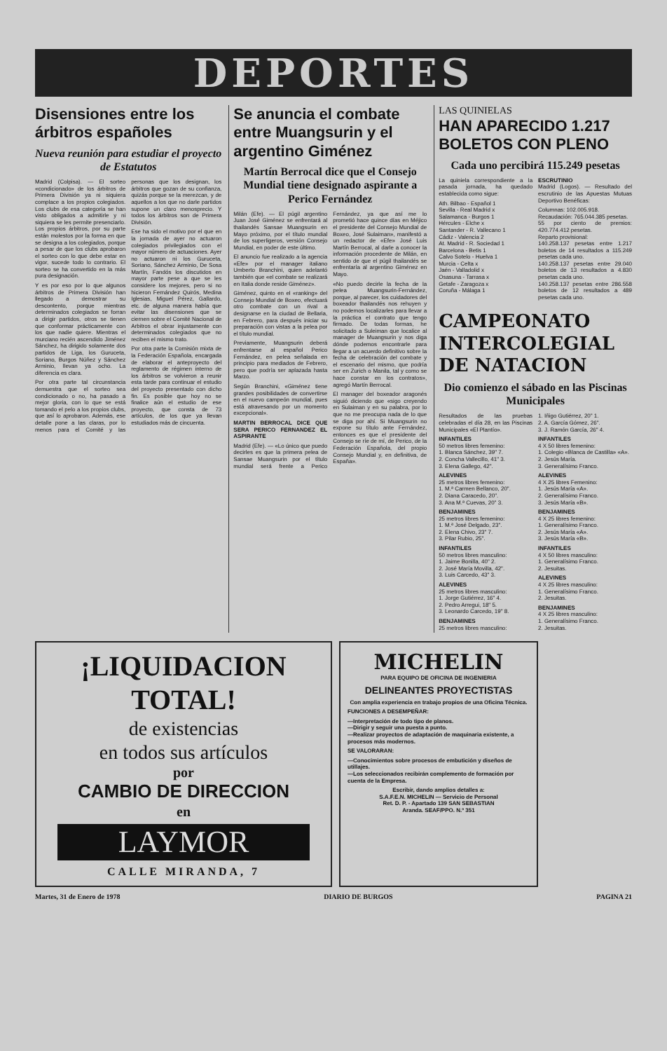DEPORTES
Disensiones entre los árbitros españoles
Nueva reunión para estudiar el proyecto de Estatutos
Madrid (Colpisa). — El sorteo «condicionado» de los árbitros de Primera División ya ni siquiera complace a los propios colegiados. Los clubs de esa categoría se han visto obligados a admitirle y ni siquiera se les permite presenciarlo. Los propios árbitros, por su parte están molestos por la forma en que se designa a los colegiados, porque a pesar de que los clubs aprobaron el sorteo con lo que debe estar en vigor, sucede todo lo contrario. El sorteo se ha convertido en la más pura designación.
Y es por eso por lo que algunos árbitros de Primera División han llegado a demostrar su descontento, porque mientras determinados colegiados se forran a dirigir partidos, otros se tienen que conformar prácticamente con los que nadie quiere. Mientras el murciano recién ascendido Jiménez Sánchez, ha dirigido solamente dos partidos de Liga, los Guruceta, Soriano, Burgos Núñez y Sánchez Arminio, llevan ya ocho. La diferencia es clara.
Por otra parte tal circunstancia demuestra que el sorteo sea condicionado o no, ha pasado a mejor gloria, con lo que se está tomando el pelo a los propios clubs, que así lo aprobaron. Además, ese detalle pone a las claras, por lo menos para el Comité y las personas que los designan, los árbitros que gozan de su confianza, quizás porque se la merezcan, y de aquellos a los que no darle partidos supone un claro menosprecio. Y todos los árbitros son de Primera División.
Ese ha sido el motivo por el que en la jornada de ayer no actuaron colegiados privilegiados con el mayor número de actuaciones. Ayer no actuaron ni los Guruceta, Soriano, Sánchez Arminio, De Sosa Martín, Fandós los discutidos en mayor parte pese a que se les considere los mejores, pero si no hicieron Fernández Quirós, Medina Iglesias, Miguel Pérez, Gallardo, etc. de alguna manera había que evitar las disensiones que se ciernen sobre el Comité Nacional de Arbitros el obrar injustamente con determinados colegiados que no reciben el mismo trato.
Por otra parte la Comisión mixta de la Federación Española, encargada de elaborar el anteproyecto del reglamento de régimen interno de los árbitros se volvieron a reunir esta tarde para continuar el estudio del proyecto presentado con dicho fin. Es posible que hoy no se finalice aún el estudio de ese proyecto, que consta de 73 artículos, de los que ya llevan estudiados más de cincuenta.
Se anuncia el combate entre Muangsurin y el argentino Giménez
Martín Berrocal dice que el Consejo Mundial tiene designado aspirante a Perico Fernández
Milán (Efe). — El púgil argentino Juan José Giménez se enfrentará al thailandés Sansae Muangsurin en Mayo próximo, por el título mundial de los superligeros, versión Consejo Mundial, en poder de este último.
El anuncio fue realizado a la agencia «Efe» por el manager italiano Umberto Branchini, quien adelantó también que «el combate se realizará en Italia donde reside Giménez».
Giménez, quinto en el «ranking» del Consejo Mundial de Boxeo, efectuará otro combate con un rival a designarse en la ciudad de Bellaria, en Febrero, para después iniciar su preparación con vistas a la pelea por el título mundial.
Previamente, Muangsurin deberá enfrentarse al español Perico Fernández, en pelea señalada en principio para mediados de Febrero, pero que podría ser aplazada hasta Marzo.
Según Branchini, «Giménez tiene grandes posibilidades de convertirse en el nuevo campeón mundial, pues está atravesando por un momento excepcional».
MARTIN BERROCAL DICE QUE SERA PERICO FERNANDEZ EL ASPIRANTE
Madrid (Efe). — «Lo único que puedo decirles es que la primera pelea de Sansae Muangsurin por el título mundial será frente a Perico Fernández, ya que así me lo prometió hace quince días en Méjico el presidente del Consejo Mundial de Boxeo, José Sulaiman», manifestó a un redactor de «Efe» José Luis Martín Berrocal, al darle a conocer la información procedente de Milán, en sentido de que el púgil thailandés se enfrentaría al argentino Giménez en Mayo.
«No puedo decirle la fecha de la pelea Muangsurin-Fernández, porque, al parecer, los cuidadores del boxeador thailandés nos rehuyen y no podemos localizarles para llevar a la práctica el contrato que tengo firmado. De todas formas, he solicitado a Suleiman que localice al manager de Muangsurin y nos diga dónde podemos encontrarle para llegar a un acuerdo definitivo sobre la fecha de celebración del combate y el escenario del mismo, que podría ser en Zurich o Manila, tal y como se hace constar en los contratos», agregó Martín Berrocal.
El manager del boxeador aragonés siguió diciendo que «sigo creyendo en Sulaiman y en su palabra, por lo que no me preocupa nada de lo que se diga por ahí. Si Muangsurin no expone su título ante Fernández, entonces es que el presidente del Consejo se ríe de mí, de Perico, de la Federación Española, del propio Consejo Mundial y, en definitiva, de España».
LAS QUINIELAS
HAN APARECIDO 1.217 BOLETOS CON PLENO
Cada uno percibirá 115.249 pesetas
La quiniela correspondiente a la pasada jornada, ha quedado establecida como sigue:
Ath. Bilbao - Español 1
Sevilla - Real Madrid x
Salamanca - Burgos 1
Hércules - Elche x
Santander - R. Vallecano 1
Cádiz - Valencia 2
At. Madrid - R. Sociedad 1
Barcelona - Betis 1
Calvo Sotelo - Huelva 1
Murcia - Celta x
Jaén - Valladolid x
Osasuna - Tarrasa x
Getafe - Zaragoza x
Coruña - Málaga 1
ESCRUTINIO
Madrid (Logos). — Resultado del escrutinio de las Apuestas Mutuas Deportivo Benéficas:
Columnas: 102.005.918.
Recaudación: 765.044.385 pesetas.
55 por ciento de premios: 420.774.412 pesetas.
Reparto provisional:
140.258.137 pesetas entre 1.217 boletos de 14 resultados a 115.249 pesetas cada uno.
140.258.137 pesetas entre 29.040 boletos de 13 resultados a 4.830 pesetas cada uno.
140.258.137 pesetas entre 286.558 boletos de 12 resultados a 489 pesetas cada uno.
CAMPEONATO INTERCOLEGIAL DE NATACION
Dio comienzo el sábado en las Piscinas Municipales
Resultados de las pruebas celebradas el día 28, en las Piscinas Municipales «El Plantío».
INFANTILES
50 metros libres femenino:
1. Blanca Sánchez, 39" 7.
2. Concha Vallecillo, 41" 3.
3. Elena Gallego, 42".
ALEVINES
25 metros libres femenino:
1. M.ª Carmen Bellanco, 20".
2. Diana Caracedo, 20".
3. Ana M.ª Cuevas, 20" 3.
BENJAMINES
25 metros libres femenino:
1. M.ª José Delgado, 23".
2. Elena Chivo, 23" 7.
3. Pilar Rubio, 25".
INFANTILES
50 metros libres masculino:
1. Jaime Bonilla, 40" 2.
2. José María Movilla, 42".
3. Luis Carcedo, 43" 3.
ALEVINES
25 metros libres masculino:
1. Jorge Gutiérrez, 16" 4.
2. Pedro Arregui, 18" 5.
3. Leonardo Carcedo, 19" 8.
BENJAMINES
25 metros libres masculino:
1. Iñigo Gutiérrez, 20" 1.
2. A. García Gómez, 26".
3. J. Ramón García, 26" 4.
INFANTILES
4 X 50 libres femenino:
1. Colegio «Blanca de Castilla» «A».
2. Jesús María.
3. Generalísimo Franco.
ALEVINES
4 X 25 libres Femenino:
1. Jesús María «A».
2. Generalísimo Franco.
3. Jesús María «B».
BENJAMINES
4 X 25 libres femenino:
1. Generalísimo Franco.
2. Jesús María «A».
3. Jesús María «B».
INFANTILES
4 X 50 libres masculino:
1. Generalísimo Franco.
2. Jesuitas.
ALEVINES
4 X 25 libres masculino:
1. Generalísimo Franco.
2. Jesuitas.
BENJAMINES
4 X 25 libres masculino:
1. Generalísimo Franco.
2. Jesuitas.
¡LIQUIDACION TOTAL!
de existencias
en todos sus artículos
por
CAMBIO DE DIRECCION
en
LAYMOR
CALLE MIRANDA, 7
MICHELIN
PARA EQUIPO DE OFICINA DE INGENIERIA
DELINEANTES PROYECTISTAS
Con amplia experiencia en trabajo propios de una Oficina Técnica.
FUNCIONES A DESEMPEÑAR:
—Interpretación de todo tipo de planos.
—Dirigir y seguir una puesta a punto.
—Realizar proyectos de adaptación de maquinaria existente, a procesos más modernos.
SE VALORARAN:
—Conocimientos sobre procesos de embutición y diseños de utillajes.
—Los seleccionados recibirán complemento de formación por cuenta de la Empresa.
Escribir, dando amplios detalles a:
S.A.F.E.N. MICHELIN — Servicio de Personal
Ret. D. P. - Apartado 139 SAN SEBASTIAN
Aranda. SEAF/PPO. N.º 351
Martes, 31 de Enero de 1978 DIARIO DE BURGOS PAGINA 21